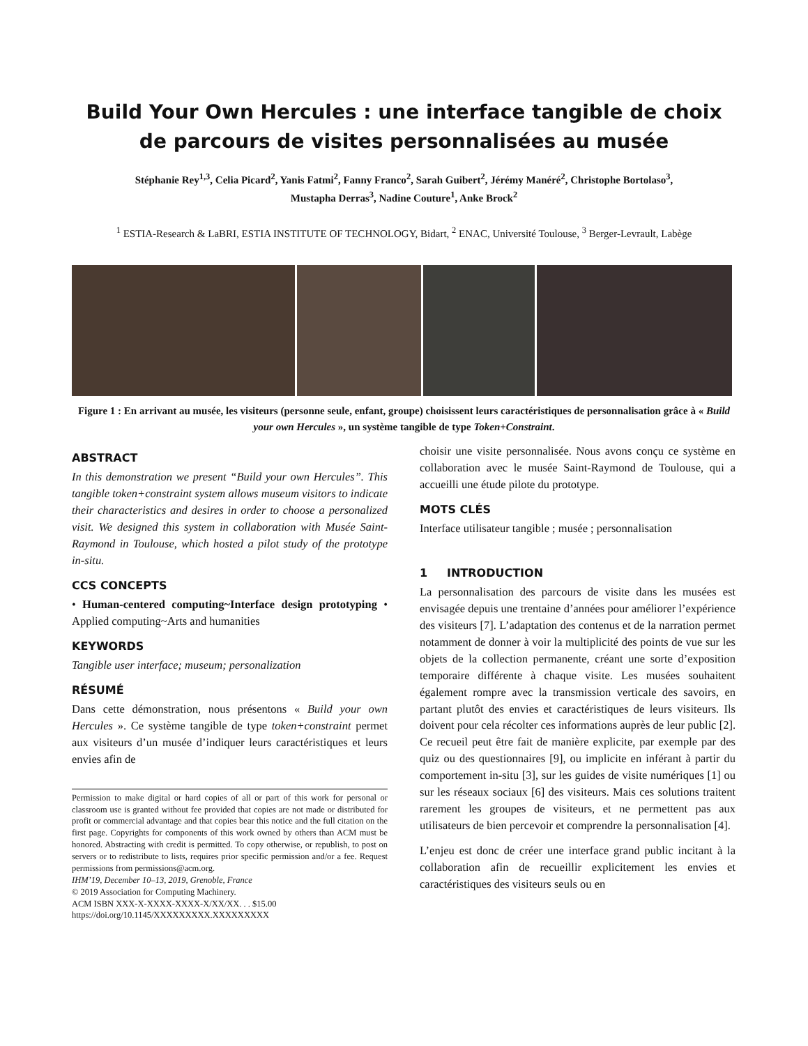Build Your Own Hercules : une interface tangible de choix
de parcours de visites personnalisées au musée
Stéphanie Rey<sup>1,3</sup>, Celia Picard<sup>2</sup>, Yanis Fatmi<sup>2</sup>, Fanny Franco<sup>2</sup>, Sarah Guibert<sup>2</sup>, Jérémy Manéré<sup>2</sup>, Christophe Bortolaso<sup>3</sup>,
Mustapha Derras<sup>3</sup>, Nadine Couture<sup>1</sup>, Anke Brock<sup>2</sup>
<sup>1</sup> ESTIA-Research & LaBRI, ESTIA INSTITUTE OF TECHNOLOGY, Bidart, <sup>2</sup> ENAC, Université Toulouse, <sup>3</sup> Berger-Levrault, Labège
Figure 1 : En arrivant au musée, les visiteurs (personne seule, enfant, groupe) choisissent leurs caractéristiques de personnalisation grâce à « Build your own Hercules », un système tangible de type Token+Constraint.
ABSTRACT
In this demonstration we present “Build your own Hercules”. This tangible token+constraint system allows museum visitors to indicate their characteristics and desires in order to choose a personalized visit. We designed this system in collaboration with Musée Saint-Raymond in Toulouse, which hosted a pilot study of the prototype in-situ.
CCS CONCEPTS
• Human-centered computing~Interface design prototyping • Applied computing~Arts and humanities
KEYWORDS
Tangible user interface; museum; personalization
RÉSUMÉ
Dans cette démonstration, nous présentons « Build your own Hercules ». Ce système tangible de type token+constraint permet aux visiteurs d’un musée d’indiquer leurs caractéristiques et leurs envies afin de
Permission to make digital or hard copies of all or part of this work for personal or classroom use is granted without fee provided that copies are not made or distributed for profit or commercial advantage and that copies bear this notice and the full citation on the first page. Copyrights for components of this work owned by others than ACM must be honored. Abstracting with credit is permitted. To copy otherwise, or republish, to post on servers or to redistribute to lists, requires prior specific permission and/or a fee. Request permissions from permissions@acm.org.
IHM’19, December 10–13, 2019, Grenoble, France
© 2019 Association for Computing Machinery.
ACM ISBN XXX-X-XXXX-XXXX-X/XX/XX. . . $15.00
https://doi.org/10.1145/XXXXXXXXX.XXXXXXXXX
choisir une visite personnalisée. Nous avons conçu ce système en collaboration avec le musée Saint-Raymond de Toulouse, qui a accueilli une étude pilote du prototype.
MOTS CLÉS
Interface utilisateur tangible ; musée ; personnalisation
1 INTRODUCTION
La personnalisation des parcours de visite dans les musées est envisagée depuis une trentaine d’années pour améliorer l’expérience des visiteurs [7]. L’adaptation des contenus et de la narration permet notamment de donner à voir la multiplicité des points de vue sur les objets de la collection permanente, créant une sorte d’exposition temporaire différente à chaque visite. Les musées souhaitent également rompre avec la transmission verticale des savoirs, en partant plutôt des envies et caractéristiques de leurs visiteurs. Ils doivent pour cela récolter ces informations auprès de leur public [2]. Ce recueil peut être fait de manière explicite, par exemple par des quiz ou des questionnaires [9], ou implicite en inférant à partir du comportement in-situ [3], sur les guides de visite numériques [1] ou sur les réseaux sociaux [6] des visiteurs. Mais ces solutions traitent rarement les groupes de visiteurs, et ne permettent pas aux utilisateurs de bien percevoir et comprendre la personnalisation [4].
L’enjeu est donc de créer une interface grand public incitant à la collaboration afin de recueillir explicitement les envies et caractéristiques des visiteurs seuls ou en